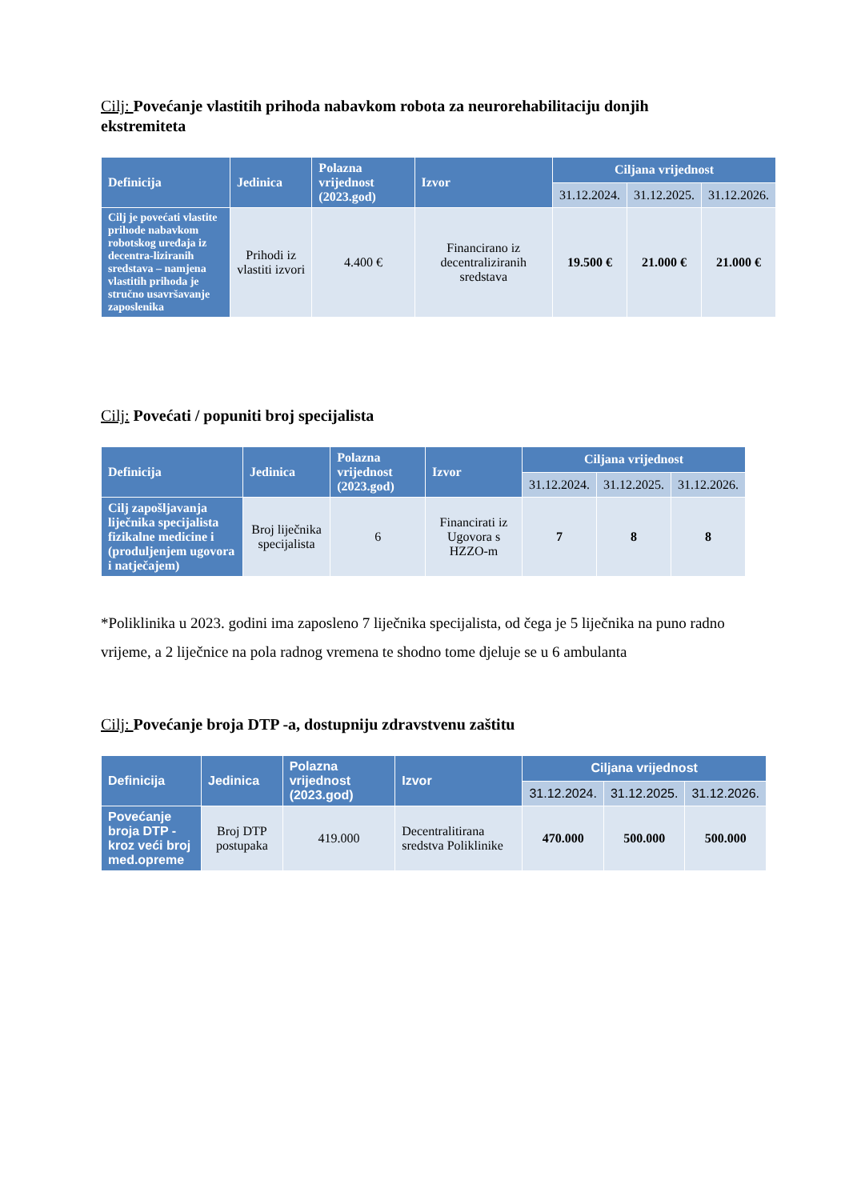Cilj: Povećanje vlastitih prihoda nabavkom robota za neurorehabilitaciju donjih ekstremiteta
| Definicija | Jedinica | Polazna vrijednost (2023.god) | Izvor | Ciljana vrijednost | | |
| --- | --- | --- | --- | --- | --- | --- |
| | | | | 31.12.2024. | 31.12.2025. | 31.12.2026. |
| Cilj je povećati vlastite prihode nabavkom robotskog uređaja iz decentra-liziranih sredstava – namjena vlastitih prihoda je stručno usavršavanje zaposlenika | Prihodi iz vlastiti izvori | 4.400 € | Financirano iz decentraliziranih sredstava | 19.500 € | 21.000 € | 21.000 € |
Cilj: Povećati / popuniti broj specijalista
| Definicija | Jedinica | Polazna vrijednost (2023.god) | Izvor | Ciljana vrijednost | | |
| --- | --- | --- | --- | --- | --- | --- |
| | | | | 31.12.2024. | 31.12.2025. | 31.12.2026. |
| Cilj zapošljavanja liječnika specijalista fizikalne medicine i (produljenjem ugovora i natječajem) | Broj liječnika specijalista | 6 | Financirati iz Ugovora s HZZO-m | 7 | 8 | 8 |
*Poliklinika u 2023. godini ima zaposleno 7 liječnika specijalista, od čega je 5 liječnika na puno radno vrijeme, a 2 liječnice na pola radnog vremena te shodno tome djeluje se u 6 ambulanta
Cilj: Povećanje broja DTP -a, dostupniju zdravstvenu zaštitu
| Definicija | Jedinica | Polazna vrijednost (2023.god) | Izvor | Ciljana vrijednost | | |
| --- | --- | --- | --- | --- | --- | --- |
| | | | | 31.12.2024. | 31.12.2025. | 31.12.2026. |
| Povećanje broja DTP - kroz veći broj med.opreme | Broj DTP postupaka | 419.000 | Decentralitirana sredstva Poliklinike | 470.000 | 500.000 | 500.000 |